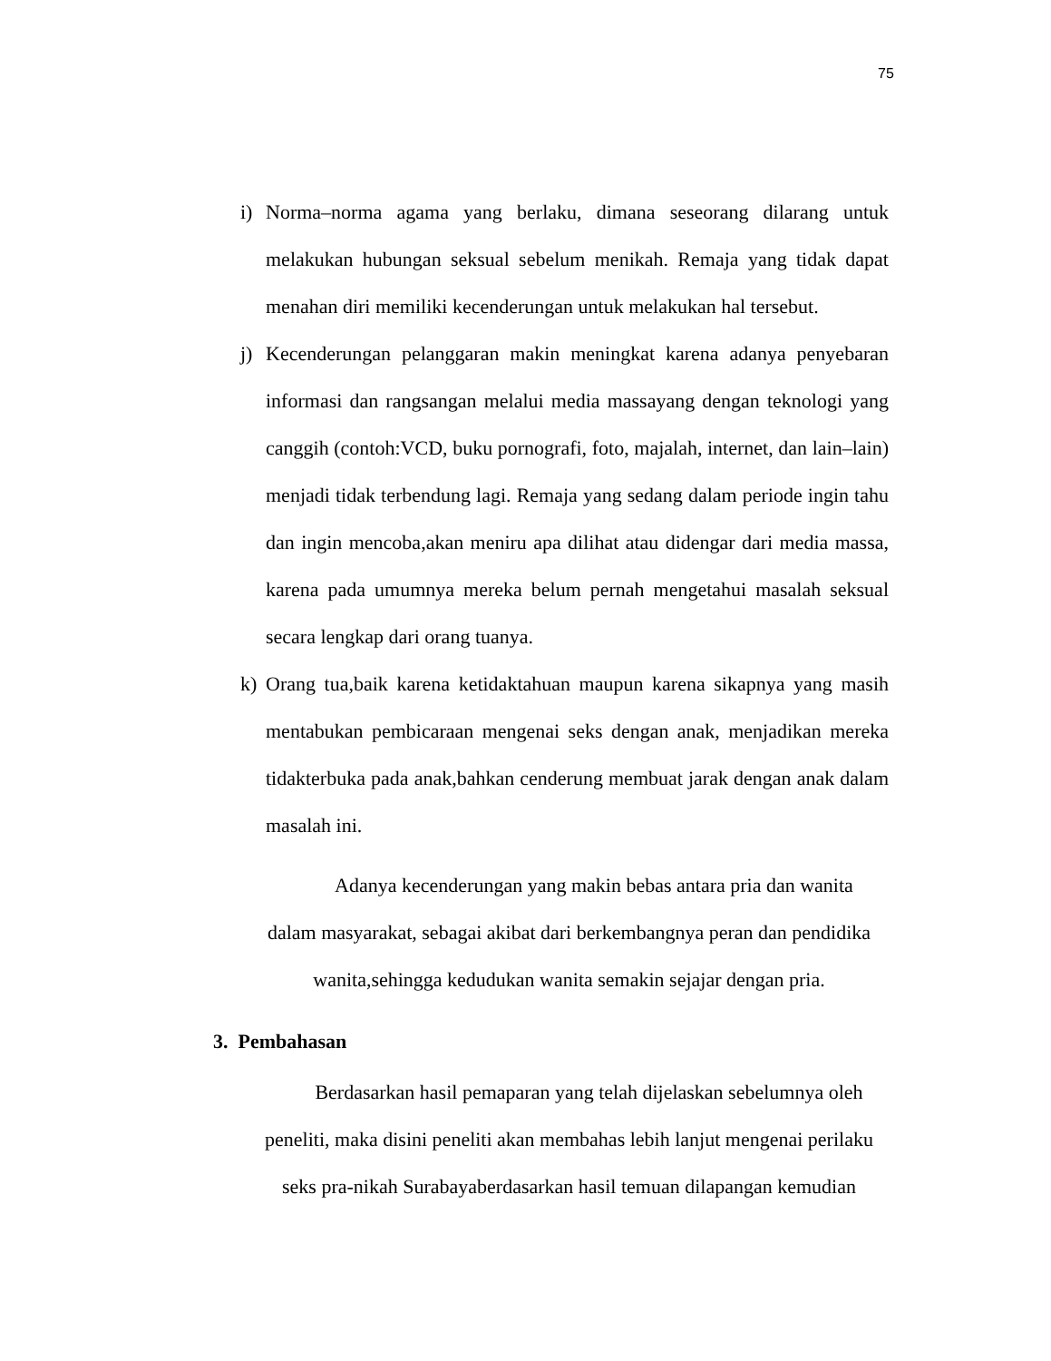75
i) Norma–norma agama yang berlaku, dimana seseorang dilarang untuk melakukan hubungan seksual sebelum menikah. Remaja yang tidak dapat menahan diri memiliki kecenderungan untuk melakukan hal tersebut.
j) Kecenderungan pelanggaran makin meningkat karena adanya penyebaran informasi dan rangsangan melalui media massayang dengan teknologi yang canggih (contoh:VCD, buku pornografi, foto, majalah, internet, dan lain–lain) menjadi tidak terbendung lagi. Remaja yang sedang dalam periode ingin tahu dan ingin mencoba,akan meniru apa dilihat atau didengar dari media massa, karena pada umumnya mereka belum pernah mengetahui masalah seksual secara lengkap dari orang tuanya.
k) Orang tua,baik karena ketidaktahuan maupun karena sikapnya yang masih mentabukan pembicaraan mengenai seks dengan anak, menjadikan mereka tidakterbuka pada anak,bahkan cenderung membuat jarak dengan anak dalam masalah ini.
Adanya kecenderungan yang makin bebas antara pria dan wanita
dalam masyarakat, sebagai akibat dari berkembangnya peran dan pendidika
wanita,sehingga kedudukan wanita semakin sejajar dengan pria.
3. Pembahasan
Berdasarkan hasil pemaparan yang telah dijelaskan sebelumnya oleh
peneliti, maka disini peneliti akan membahas lebih lanjut mengenai perilaku
seks pra-nikah Surabayaberdasarkan hasil temuan dilapangan kemudian